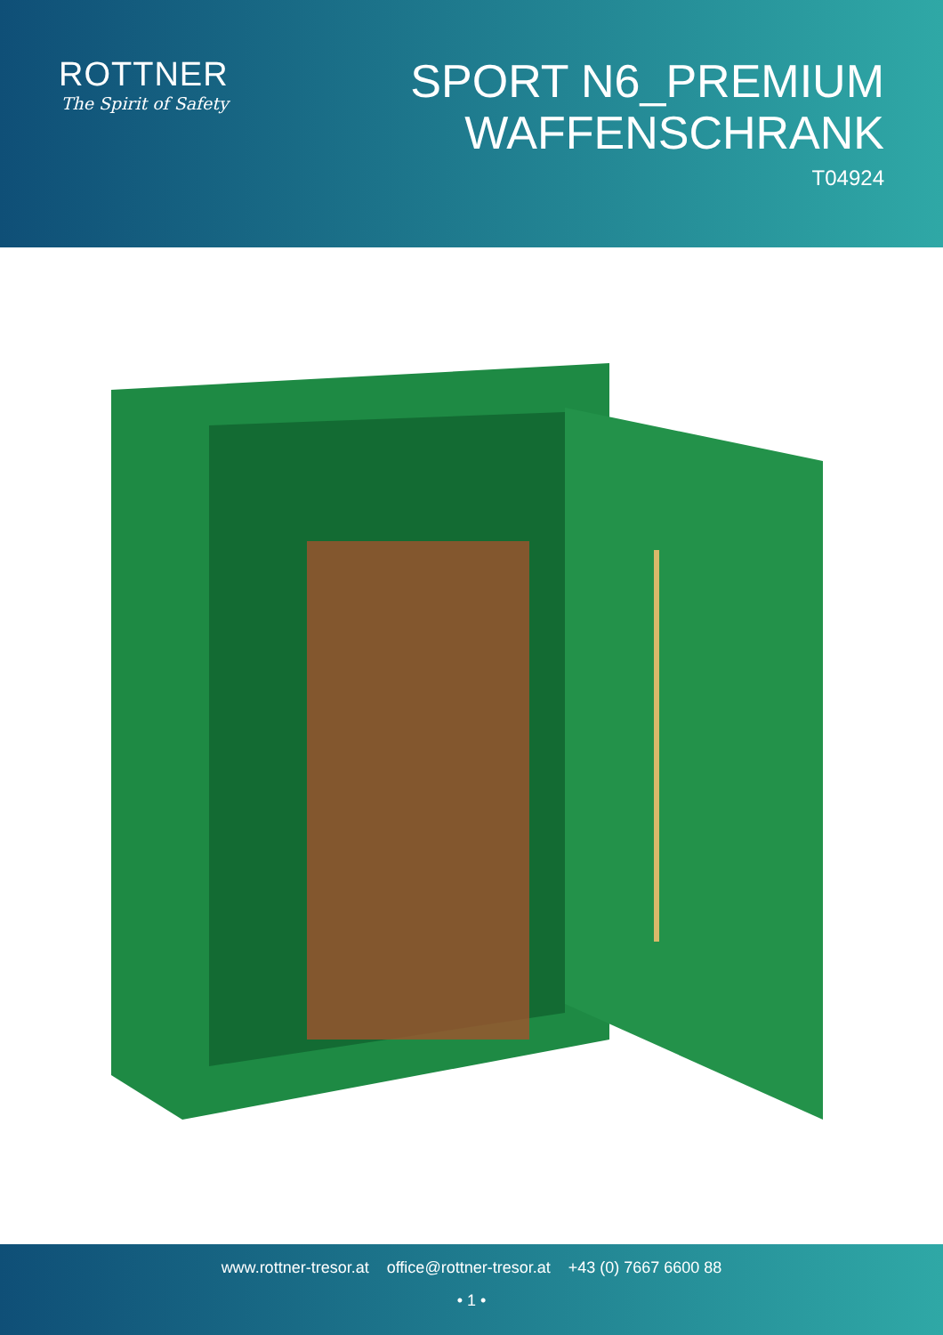ROTTNER
The Spirit of Safety
SPORT N6_PREMIUM
WAFFENSCHRANK
T04924
www.rottner-tresor.at office@rottner-tresor.at +43 (0) 7667 6600 88
• 1 •